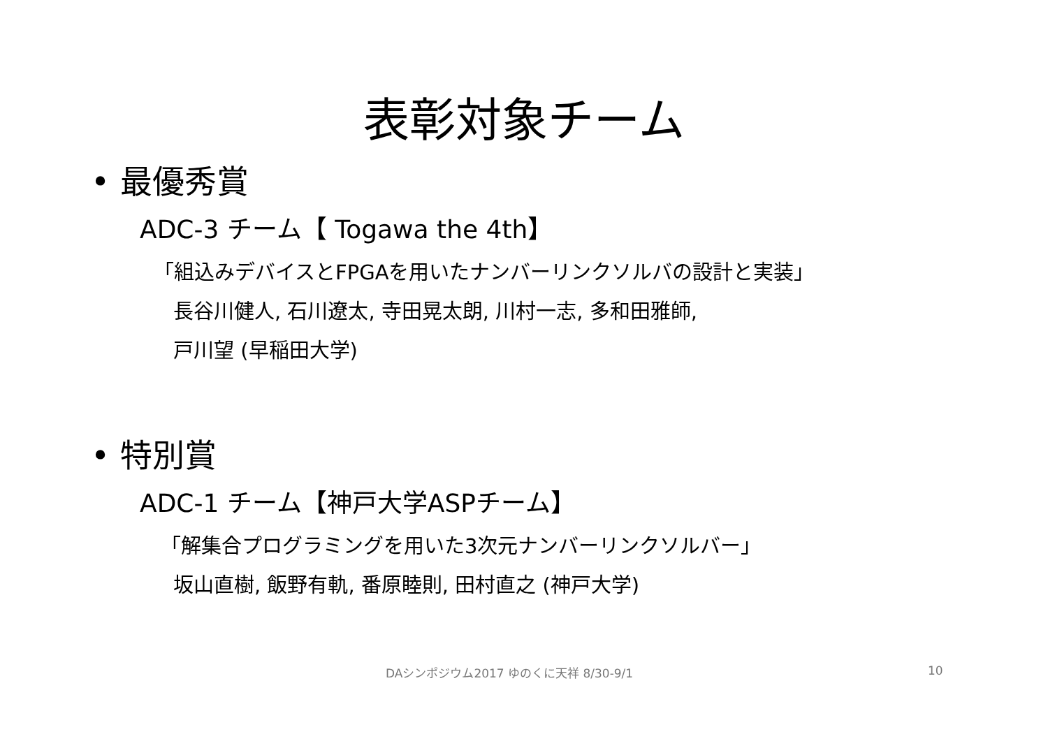表彰対象チーム
• 最優秀賞
ADC-3 チーム【 Togawa the 4th】
「組込みデバイスとFPGAを用いたナンバーリンクソルバの設計と実装」
長谷川健人, 石川遼太, 寺田晃太朗, 川村一志, 多和田雅師,
戸川望 (早稲田大学)
• 特別賞
ADC-1 チーム【神戸大学ASPチーム】
「解集合プログラミングを用いた3次元ナンバーリンクソルバー」
坂山直樹, 飯野有軌, 番原睦則, 田村直之 (神戸大学)
DAシンポジウム2017 ゆのくに天祥 8/30-9/1 10